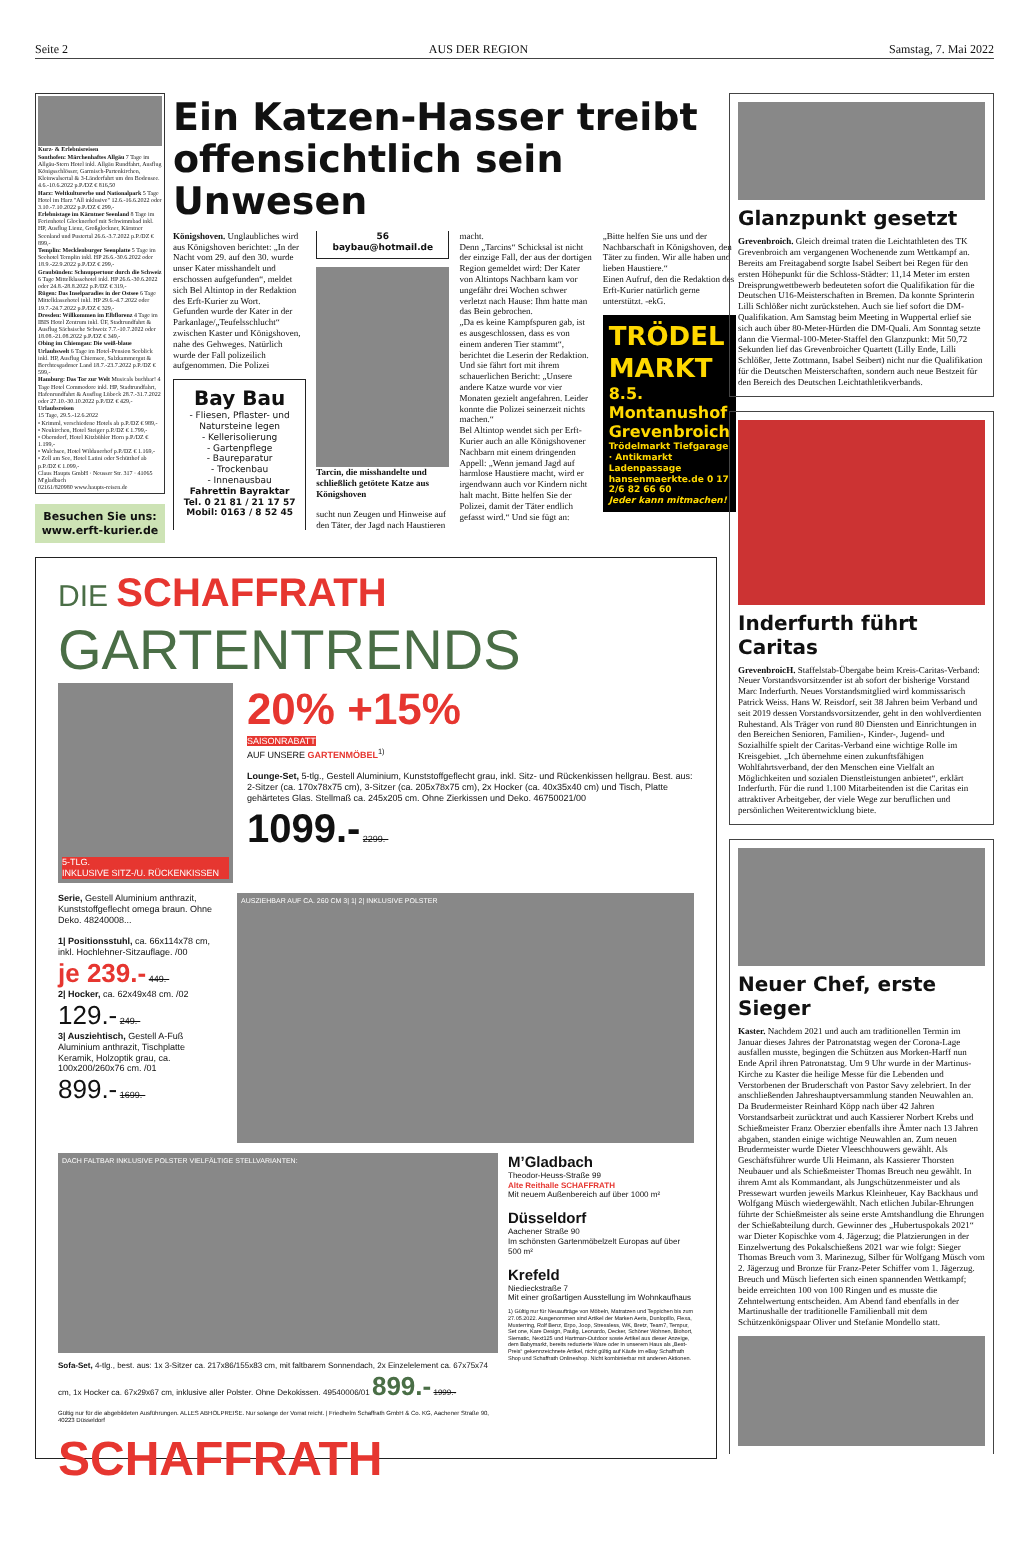Seite 2 AUS DER REGION Samstag, 7. Mai 2022
Kurz- & Erlebnisreisen
Sonthofen: Märchenhaftes Allgäu 7 Tage im Allgäu-Stern Hotel inkl. Allgäu Rundfahrt, Ausflug Königsschlösser, Garmisch-Partenkirchen, Kleinwalsertal & 3-Länderfahrt um den Bodensee. 4.6.-10.6.2022 p.P./DZ € 816,50
Harz: Weltkulturerbe und Nationalpark 5 Tage Hotel im Harz "All inklusive" 12.6.-16.6.2022 oder 3.10.-7.10.2022 p.P./DZ € 299,-
Erlebnistage im Kärntner Seenland 8 Tage im Ferienhotel Glocknerhof mit Schwimmbad inkl. HP, Ausflug Lienz, Großglockner, Kärntner Seenland und Pustertal 26.6.-3.7.2022 p.P./DZ € 899,-
Templin: Mecklenburger Seenplatte 5 Tage im Seehotel Templin inkl. HP 26.6.-30.6.2022 oder 18.9.-22.9.2022 p.P./DZ € 299,-
Graubünden: Schnuppertour durch die Schweiz 6 Tage Mittelklassehotel inkl. HP 26.6.-30.6.2022 oder 24.8.-28.8.2022 p.P./DZ € 319,-
Rügen: Das Inselparadies in der Ostsee 6 Tage Mittelklassehotel inkl. HP 29.6.-4.7.2022 oder 19.7.-24.7.2022 p.P./DZ € 329,-
Dresden: Willkommen im Elbflorenz 4 Tage im IBIS Hotel Zentrum inkl. ÜF, Stadtrundfahrt & Ausflug Sächsische Schweiz 7.7.-10.7.2022 oder 18.08.-21.08.2022 p.P./DZ € 349,-
Obing im Chiemgau: Die weiß-blaue Urlaubswelt 6 Tage im Hotel-Pension Seeblick inkl. HP, Ausflug Chiemsee, Salzkammergut & Berchtesgadener Land 18.7.-23.7.2022 p.P./DZ € 599,-
Hamburg: Das Tor zur Welt Musicals buchbar! 4 Tage Hotel Commodore inkl. HP, Stadtrundfahrt, Hafenrundfahrt & Ausflug Lübeck 28.7.-31.7.2022 oder 27.10.-30.10.2022 p.P./DZ € 429,-
Urlaubsreisen
15 Tage, 29.5.-12.6.2022
• Krimml, verschiedene Hotels ab p.P./DZ € 989,-
• Neukirchen, Hotel Steiger p.P./DZ € 1.799,-
• Oberndorf, Hotel Kitzbühler Horn p.P./DZ € 1.199,-
• Walchsee, Hotel Wildauerhof p.P./DZ € 1.169,-
• Zell am See, Hotel Latini oder Schütthof ab p.P./DZ € 1.099,-
Claus Haupts GmbH · Neusser Str. 317 · 41065 M'gladbach
02161/820980 www.haupts-reisen.de
Besuchen Sie uns:
www.erft-kurier.de
Ein Katzen-Hasser treibt offensichtlich sein Unwesen
Königshoven. Unglaubliches wird aus Königshoven berichtet: „In der Nacht vom 29. auf den 30. wurde unser Kater misshandelt und erschossen aufgefunden“, meldet sich Bel Altintop in der Redaktion des Erft-Kurier zu Wort.
Gefunden wurde der Kater in der Parkanlage/„Teufelsschlucht“ zwischen Kaster und Königshoven, nahe des Gehweges. Natürlich wurde der Fall polizeilich aufgenommen. Die Polizei
Bay Bau
- Fliesen, Pflaster- und Natursteine legen
- Kellerisolierung
- Gartenpflege
- Baureparatur
- Trockenbau
- Innenausbau
Fahrettin Bayraktar
Tel. 0 21 81 / 21 17 57
Mobil: 0163 / 8 52 45 56
baybau@hotmail.de
Tarcin, die misshandelte und schließlich getötete Katze aus Königshoven
sucht nun Zeugen und Hinweise auf den Täter, der Jagd nach Haustieren macht.
Denn „Tarcins“ Schicksal ist nicht der einzige Fall, der aus der dortigen Region gemeldet wird: Der Kater von Altintops Nachbarn kam vor ungefähr drei Wochen schwer verletzt nach Hause: Ihm hatte man das Bein gebrochen.
„Da es keine Kampfspuren gab, ist es ausgeschlossen, dass es von einem anderen Tier stammt“, berichtet die Leserin der Redaktion.
Und sie fährt fort mit ihrem schauerlichen Bericht: „Unsere andere Katze wurde vor vier Monaten gezielt angefahren. Leider konnte die Polizei seinerzeit nichts machen.“
Bel Altintop wendet sich per Erft-Kurier auch an alle Königshovener Nachbarn mit einem dringenden Appell: „Wenn jemand Jagd auf harmlose Haustiere macht, wird er irgendwann auch vor Kindern nicht halt macht. Bitte helfen Sie der Polizei, damit der Täter endlich gefasst wird.“ Und sie fügt an: „Bitte helfen Sie uns und der Nachbarschaft in Königshoven, den Täter zu finden. Wir alle haben und lieben Haustiere.“
Einen Aufruf, den die Redaktion des Erft-Kurier natürlich gerne unterstützt. -ekG.
TRÖDEL MARKT
8.5. Montanushof Grevenbroich
Trödelmarkt Tiefgarage · Antikmarkt Ladenpassage
hansenmaerkte.de 0 17 2/6 82 66 60
Jeder kann mitmachen!
DIE SCHAFFRATH
GARTENTRENDS
5-TLG.
INKLUSIVE SITZ-/U. RÜCKENKISSEN
20% +15%
SAISONRABATT
AUF UNSERE GARTENMÖBEL<sup>1)</sup>
Lounge-Set, 5-tlg., Gestell Aluminium, Kunststoffgeflecht grau, inkl. Sitz- und Rückenkissen hellgrau. Best. aus: 2-Sitzer (ca. 170x78x75 cm), 3-Sitzer (ca. 205x78x75 cm), 2x Hocker (ca. 40x35x40 cm) und Tisch, Platte gehärtetes Glas. Stellmaß ca. 245x205 cm. Ohne Zierkissen und Deko. 46750021/00
1099.- 2299.-
Serie, Gestell Aluminium anthrazit, Kunststoffgeflecht omega braun. Ohne Deko. 48240008...
1| Positionsstuhl, ca. 66x114x78 cm, inkl. Hochlehner-Sitzauflage. /00
je 239.- 449.-
2| Hocker, ca. 62x49x48 cm. /02
129.- 249.-
3| Ausziehtisch, Gestell A-Fuß Aluminium anthrazit, Tischplatte Keramik, Holzoptik grau, ca. 100x200/260x76 cm. /01
899.- 1699.-
AUSZIEHBAR AUF CA. 260 CM 3| 1| 2| INKLUSIVE POLSTER
DACH FALTBAR INKLUSIVE POLSTER VIELFÄLTIGE STELLVARIANTEN:
Sofa-Set, 4-tlg., best. aus: 1x 3-Sitzer ca. 217x86/155x83 cm, mit faltbarem Sonnendach, 2x Einzelelement ca. 67x75x74 cm, 1x Hocker ca. 67x29x67 cm, inklusive aller Polster. Ohne Dekokissen. 49540006/01 899.- 1999.-
Gültig nur für die abgebildeten Ausführungen. ALLES ABHOLPREISE. Nur solange der Vorrat reicht. | Friedhelm Schaffrath GmbH & Co. KG, Aachener Straße 90, 40223 Düsseldorf
SCHAFFRATH
M’Gladbach
Theodor-Heuss-Straße 99
Alte Reithalle SCHAFFRATH
Mit neuem Außenbereich auf über 1000 m²
Düsseldorf
Aachener Straße 90
Im schönsten Gartenmöbelzelt Europas auf über 500 m²
Krefeld
Niedieckstraße 7
Mit einer großartigen Ausstellung im Wohnkaufhaus
1) Gültig nur für Neuaufträge von Möbeln, Matratzen und Teppichen bis zum 27.05.2022. Ausgenommen sind Artikel der Marken Aeris, Dunlopillo, Flexa, Musterring, Rolf Benz, Erpo, Joop, Stressless, WK, Bretz, Team7, Tempur, Set one, Kare Design, Paulig, Leonardo, Decker, Schöner Wohnen, Biohort, Siematic, Next125 und Hartman-Outdoor sowie Artikel aus dieser Anzeige, dem Babymarkt, bereits reduzierte Ware oder in unserem Haus als „Best-Preis“ gekennzeichnete Artikel, nicht gültig auf Käufe im eBay Schaffrath Shop und Schaffrath Onlineshop. Nicht kombinierbar mit anderen Aktionen.
Glanzpunkt gesetzt
Grevenbroich. Gleich dreimal traten die Leichtathleten des TK Grevenbroich am vergangenen Wochenende zum Wettkampf an. Bereits am Freitagabend sorgte Isabel Seibert bei Regen für den ersten Höhepunkt für die Schloss-Städter: 11,14 Meter im ersten Dreisprungwettbewerb bedeuteten sofort die Qualifikation für die Deutschen U16-Meisterschaften in Bremen. Da konnte Sprinterin Lilli Schlößer nicht zurückstehen. Auch sie lief sofort die DM-Qualifikation. Am Samstag beim Meeting in Wuppertal erlief sie sich auch über 80-Meter-Hürden die DM-Quali. Am Sonntag setzte dann die Viermal-100-Meter-Staffel den Glanzpunkt: Mit 50,72 Sekunden lief das Grevenbroicher Quartett (Lilly Ende, Lilli Schlößer, Jette Zottmann, Isabel Seibert) nicht nur die Qualifikation für die Deutschen Meisterschaften, sondern auch neue Bestzeit für den Bereich des Deutschen Leichtathletikverbands.
Inderfurth führt Caritas
GrevenbroicH. Staffelstab-Übergabe beim Kreis-Caritas-Verband: Neuer Vorstandsvorsitzender ist ab sofort der bisherige Vorstand Marc Inderfurth. Neues Vorstandsmitglied wird kommissarisch Patrick Weiss. Hans W. Reisdorf, seit 38 Jahren beim Verband und seit 2019 dessen Vorstandsvorsitzender, geht in den wohlverdienten Ruhestand. Als Träger von rund 80 Diensten und Einrichtungen in den Bereichen Senioren, Familien-, Kinder-, Jugend- und Sozialhilfe spielt der Caritas-Verband eine wichtige Rolle im Kreisgebiet. „Ich übernehme einen zukunftsfähigen Wohlfahrtsverband, der den Menschen eine Vielfalt an Möglichkeiten und sozialen Dienstleistungen anbietet“, erklärt Inderfurth. Für die rund 1.100 Mitarbeitenden ist die Caritas ein attraktiver Arbeitgeber, der viele Wege zur beruflichen und persönlichen Weiterentwicklung biete.
Neuer Chef, erste Sieger
Kaster. Nachdem 2021 und auch am traditionellen Termin im Januar dieses Jahres der Patronatstag wegen der Corona-Lage ausfallen musste, begingen die Schützen aus Morken-Harff nun Ende April ihren Patronatstag. Um 9 Uhr wurde in der Martinus-Kirche zu Kaster die heilige Messe für die Lebenden und Verstorbenen der Bruderschaft von Pastor Savy zelebriert. In der anschließenden Jahreshauptversammlung standen Neuwahlen an. Da Brudermeister Reinhard Köpp nach über 42 Jahren Vorstandsarbeit zurücktrat und auch Kassierer Norbert Krebs und Schießmeister Franz Oberzier ebenfalls ihre Ämter nach 13 Jahren abgaben, standen einige wichtige Neuwahlen an. Zum neuen Brudermeister wurde Dieter Vleeschhouwers gewählt. Als Geschäftsführer wurde Uli Heimann, als Kassierer Thorsten Neubauer und als Schießmeister Thomas Breuch neu gewählt. In ihrem Amt als Kommandant, als Jungschützenmeister und als Pressewart wurden jeweils Markus Kleinheuer, Kay Backhaus und Wolfgang Müsch wiedergewählt. Nach etlichen Jubilar-Ehrungen führte der Schießmeister als seine erste Amtshandlung die Ehrungen der Schießabteilung durch. Gewinner des „Hubertuspokals 2021“ war Dieter Kopischke vom 4. Jägerzug; die Platzierungen in der Einzelwertung des Pokalschießens 2021 war wie folgt: Sieger Thomas Breuch vom 3. Marinezug, Silber für Wolfgang Müsch vom 2. Jägerzug und Bronze für Franz-Peter Schiffer vom 1. Jägerzug. Breuch und Müsch lieferten sich einen spannenden Wettkampf; beide erreichten 100 von 100 Ringen und es musste die Zehntelwertung entscheiden. Am Abend fand ebenfalls in der Martinushalle der traditionelle Familienball mit dem Schützenkönigspaar Oliver und Stefanie Mondello statt.